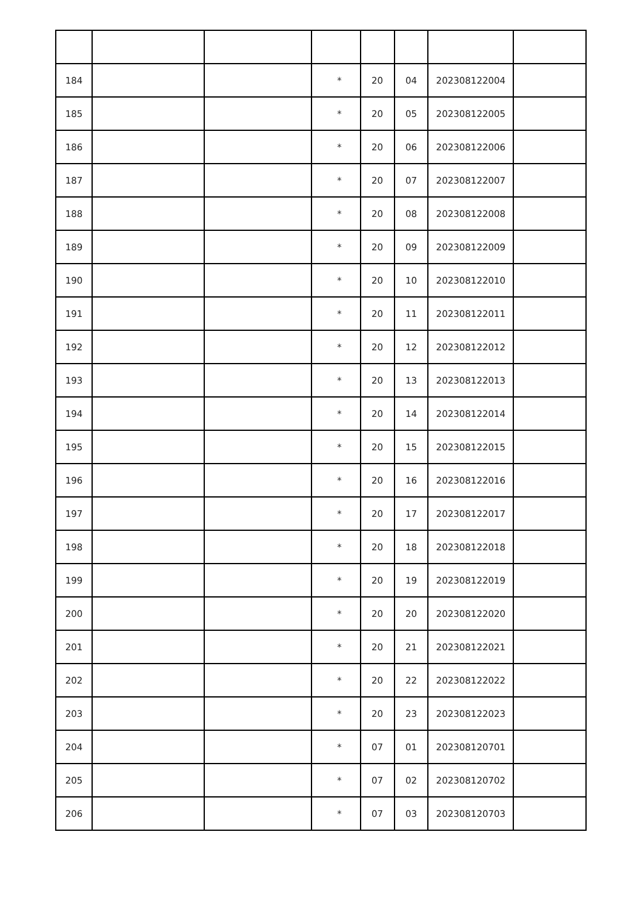| 184 | | | * | 20 | 04 | 202308122004 | |
| 185 | | | * | 20 | 05 | 202308122005 | |
| 186 | | | * | 20 | 06 | 202308122006 | |
| 187 | | | * | 20 | 07 | 202308122007 | |
| 188 | | | * | 20 | 08 | 202308122008 | |
| 189 | | | * | 20 | 09 | 202308122009 | |
| 190 | | | * | 20 | 10 | 202308122010 | |
| 191 | | | * | 20 | 11 | 202308122011 | |
| 192 | | | * | 20 | 12 | 202308122012 | |
| 193 | | | * | 20 | 13 | 202308122013 | |
| 194 | | | * | 20 | 14 | 202308122014 | |
| 195 | | | * | 20 | 15 | 202308122015 | |
| 196 | | | * | 20 | 16 | 202308122016 | |
| 197 | | | * | 20 | 17 | 202308122017 | |
| 198 | | | * | 20 | 18 | 202308122018 | |
| 199 | | | * | 20 | 19 | 202308122019 | |
| 200 | | | * | 20 | 20 | 202308122020 | |
| 201 | | | * | 20 | 21 | 202308122021 | |
| 202 | | | * | 20 | 22 | 202308122022 | |
| 203 | | | * | 20 | 23 | 202308122023 | |
| 204 | | | * | 07 | 01 | 202308120701 | |
| 205 | | | * | 07 | 02 | 202308120702 | |
| 206 | | | * | 07 | 03 | 202308120703 | |